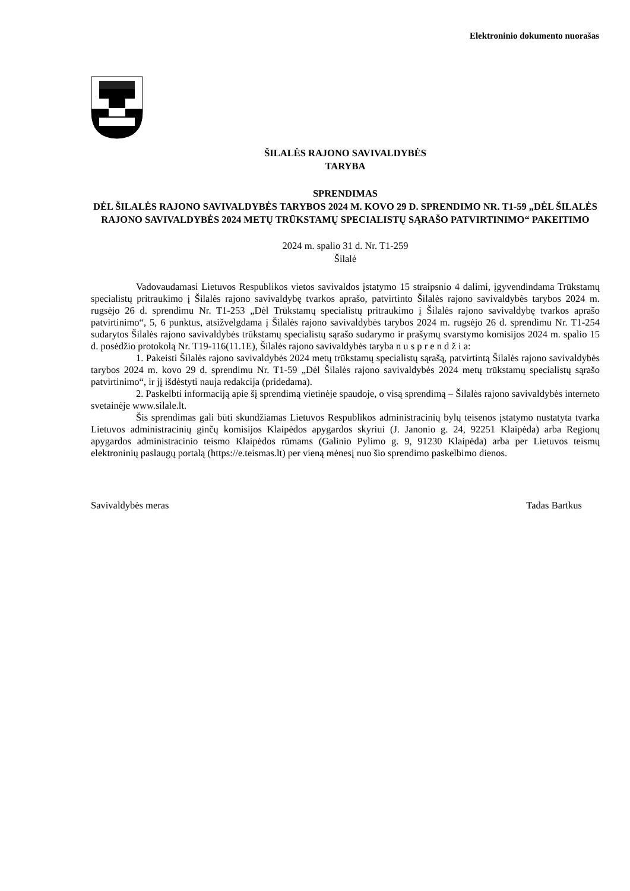Elektroninio dokumento nuorašas
ŠILALĖS RAJONO SAVIVALDYBĖS
TARYBA
SPRENDIMAS
DĖL ŠILALĖS RAJONO SAVIVALDYBĖS TARYBOS 2024 M. KOVO 29 D. SPRENDIMO NR. T1-59 „DĖL ŠILALĖS RAJONO SAVIVALDYBĖS 2024 METŲ TRŪKSTAMŲ SPECIALISTŲ SĄRAŠO PATVIRTINIMO“ PAKEITIMO
2024 m. spalio 31 d. Nr. T1-259
Šilalė
Vadovaudamasi Lietuvos Respublikos vietos savivaldos įstatymo 15 straipsnio 4 dalimi, įgyvendindama Trūkstamų specialistų pritraukimo į Šilalės rajono savivaldybę tvarkos aprašo, patvirtinto Šilalės rajono savivaldybės tarybos 2024 m. rugsėjo 26 d. sprendimu Nr. T1-253 „Dėl Trūkstamų specialistų pritraukimo į Šilalės rajono savivaldybę tvarkos aprašo patvirtinimo“, 5, 6 punktus, atsižvelgdama į Šilalės rajono savivaldybės tarybos 2024 m. rugsėjo 26 d. sprendimu Nr. T1-254 sudarytos Šilalės rajono savivaldybės trūkstamų specialistų sąrašo sudarymo ir prašymų svarstymo komisijos 2024 m. spalio 15 d. posėdžio protokolą Nr. T19-116(11.1E), Šilalės rajono savivaldybės taryba n u s p r e n d ž i a:
1. Pakeisti Šilalės rajono savivaldybės 2024 metų trūkstamų specialistų sąrašą, patvirtintą Šilalės rajono savivaldybės tarybos 2024 m. kovo 29 d. sprendimu Nr. T1-59 „Dėl Šilalės rajono savivaldybės 2024 metų trūkstamų specialistų sąrašo patvirtinimo“, ir jį išdėstyti nauja redakcija (pridedama).
2. Paskelbti informaciją apie šį sprendimą vietinėje spaudoje, o visą sprendimą – Šilalės rajono savivaldybės interneto svetainėje www.silale.lt.
Šis sprendimas gali būti skundžiamas Lietuvos Respublikos administracinių bylų teisenos įstatymo nustatyta tvarka Lietuvos administracinių ginčų komisijos Klaipėdos apygardos skyriui (J. Janonio g. 24, 92251 Klaipėda) arba Regionų apygardos administracinio teismo Klaipėdos rūmams (Galinio Pylimo g. 9, 91230 Klaipėda) arba per Lietuvos teismų elektroninių paslaugų portalą (https://e.teismas.lt) per vieną mėnesį nuo šio sprendimo paskelbimo dienos.
Savivaldybės meras Tadas Bartkus